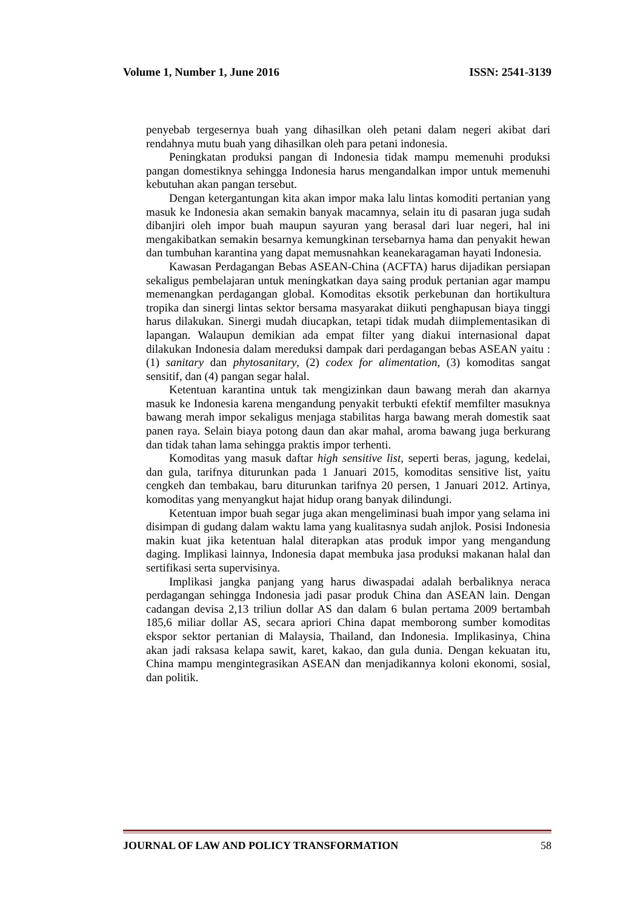Volume 1, Number 1, June 2016 ISSN: 2541-3139
penyebab tergesernya buah yang dihasilkan oleh petani dalam negeri akibat dari rendahnya mutu buah yang dihasilkan oleh para petani indonesia.
Peningkatan produksi pangan di Indonesia tidak mampu memenuhi produksi pangan domestiknya sehingga Indonesia harus mengandalkan impor untuk memenuhi kebutuhan akan pangan tersebut.
Dengan ketergantungan kita akan impor maka lalu lintas komoditi pertanian yang masuk ke Indonesia akan semakin banyak macamnya, selain itu di pasaran juga sudah dibanjiri oleh impor buah maupun sayuran yang berasal dari luar negeri, hal ini mengakibatkan semakin besarnya kemungkinan tersebarnya hama dan penyakit hewan dan tumbuhan karantina yang dapat memusnahkan keanekaragaman hayati Indonesia.
Kawasan Perdagangan Bebas ASEAN-China (ACFTA) harus dijadikan persiapan sekaligus pembelajaran untuk meningkatkan daya saing produk pertanian agar mampu memenangkan perdagangan global. Komoditas eksotik perkebunan dan hortikultura tropika dan sinergi lintas sektor bersama masyarakat diikuti penghapusan biaya tinggi harus dilakukan. Sinergi mudah diucapkan, tetapi tidak mudah diimplementasikan di lapangan. Walaupun demikian ada empat filter yang diakui internasional dapat dilakukan Indonesia dalam mereduksi dampak dari perdagangan bebas ASEAN yaitu : (1) sanitary dan phytosanitary, (2) codex for alimentation, (3) komoditas sangat sensitif, dan (4) pangan segar halal.
Ketentuan karantina untuk tak mengizinkan daun bawang merah dan akarnya masuk ke Indonesia karena mengandung penyakit terbukti efektif memfilter masuknya bawang merah impor sekaligus menjaga stabilitas harga bawang merah domestik saat panen raya. Selain biaya potong daun dan akar mahal, aroma bawang juga berkurang dan tidak tahan lama sehingga praktis impor terhenti.
Komoditas yang masuk daftar high sensitive list, seperti beras, jagung, kedelai, dan gula, tarifnya diturunkan pada 1 Januari 2015, komoditas sensitive list, yaitu cengkeh dan tembakau, baru diturunkan tarifnya 20 persen, 1 Januari 2012. Artinya, komoditas yang menyangkut hajat hidup orang banyak dilindungi.
Ketentuan impor buah segar juga akan mengeliminasi buah impor yang selama ini disimpan di gudang dalam waktu lama yang kualitasnya sudah anjlok. Posisi Indonesia makin kuat jika ketentuan halal diterapkan atas produk impor yang mengandung daging. Implikasi lainnya, Indonesia dapat membuka jasa produksi makanan halal dan sertifikasi serta supervisinya.
Implikasi jangka panjang yang harus diwaspadai adalah berbaliknya neraca perdagangan sehingga Indonesia jadi pasar produk China dan ASEAN lain. Dengan cadangan devisa 2,13 triliun dollar AS dan dalam 6 bulan pertama 2009 bertambah 185,6 miliar dollar AS, secara apriori China dapat memborong sumber komoditas ekspor sektor pertanian di Malaysia, Thailand, dan Indonesia. Implikasinya, China akan jadi raksasa kelapa sawit, karet, kakao, dan gula dunia. Dengan kekuatan itu, China mampu mengintegrasikan ASEAN dan menjadikannya koloni ekonomi, sosial, dan politik.
JOURNAL OF LAW AND POLICY TRANSFORMATION 58